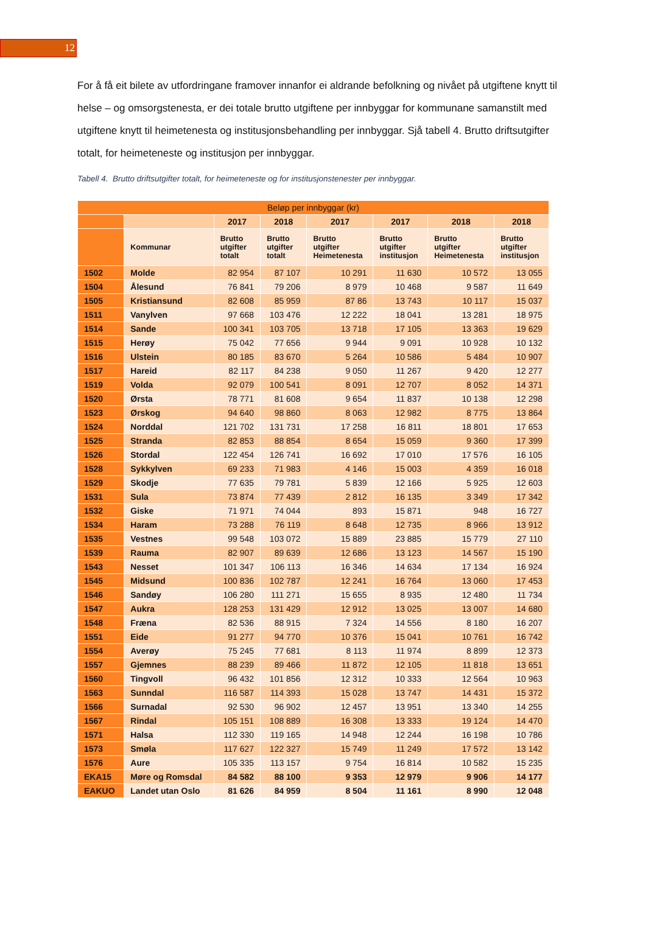12
For å få eit bilete av utfordringane framover innanfor ei aldrande befolkning og nivået på utgiftene knytt til helse – og omsorgstenesta, er dei totale brutto utgiftene per innbyggar for kommunane samanstilt med utgiftene knytt til heimetenesta og institusjonsbehandling per innbyggar. Sjå tabell 4. Brutto driftsutgifter totalt, for heimeteneste og institusjon per innbyggar.
Tabell 4. Brutto driftsutgifter totalt, for heimeteneste og for institusjonstenester per innbyggar.
| Beløp per innbyggar (kr) | | | | | | | |
| --- | --- | --- | --- | --- | --- | --- | --- |
| | | 2017 | 2018 | 2017 | 2017 | 2018 | 2018 |
| | Kommunar | Brutto utgifter totalt | Brutto utgifter totalt | Brutto utgifter Heimetenesta | Brutto utgifter institusjon | Brutto utgifter Heimetenesta | Brutto utgifter institusjon |
| 1502 | Molde | 82 954 | 87 107 | 10 291 | 11 630 | 10 572 | 13 055 |
| 1504 | Ålesund | 76 841 | 79 206 | 8 979 | 10 468 | 9 587 | 11 649 |
| 1505 | Kristiansund | 82 608 | 85 959 | 87 86 | 13 743 | 10 117 | 15 037 |
| 1511 | Vanylven | 97 668 | 103 476 | 12 222 | 18 041 | 13 281 | 18 975 |
| 1514 | Sande | 100 341 | 103 705 | 13 718 | 17 105 | 13 363 | 19 629 |
| 1515 | Herøy | 75 042 | 77 656 | 9 944 | 9 091 | 10 928 | 10 132 |
| 1516 | Ulstein | 80 185 | 83 670 | 5 264 | 10 586 | 5 484 | 10 907 |
| 1517 | Hareid | 82 117 | 84 238 | 9 050 | 11 267 | 9 420 | 12 277 |
| 1519 | Volda | 92 079 | 100 541 | 8 091 | 12 707 | 8 052 | 14 371 |
| 1520 | Ørsta | 78 771 | 81 608 | 9 654 | 11 837 | 10 138 | 12 298 |
| 1523 | Ørskog | 94 640 | 98 860 | 8 063 | 12 982 | 8 775 | 13 864 |
| 1524 | Norddal | 121 702 | 131 731 | 17 258 | 16 811 | 18 801 | 17 653 |
| 1525 | Stranda | 82 853 | 88 854 | 8 654 | 15 059 | 9 360 | 17 399 |
| 1526 | Stordal | 122 454 | 126 741 | 16 692 | 17 010 | 17 576 | 16 105 |
| 1528 | Sykkylven | 69 233 | 71 983 | 4 146 | 15 003 | 4 359 | 16 018 |
| 1529 | Skodje | 77 635 | 79 781 | 5 839 | 12 166 | 5 925 | 12 603 |
| 1531 | Sula | 73 874 | 77 439 | 2 812 | 16 135 | 3 349 | 17 342 |
| 1532 | Giske | 71 971 | 74 044 | 893 | 15 871 | 948 | 16 727 |
| 1534 | Haram | 73 288 | 76 119 | 8 648 | 12 735 | 8 966 | 13 912 |
| 1535 | Vestnes | 99 548 | 103 072 | 15 889 | 23 885 | 15 779 | 27 110 |
| 1539 | Rauma | 82 907 | 89 639 | 12 686 | 13 123 | 14 567 | 15 190 |
| 1543 | Nesset | 101 347 | 106 113 | 16 346 | 14 634 | 17 134 | 16 924 |
| 1545 | Midsund | 100 836 | 102 787 | 12 241 | 16 764 | 13 060 | 17 453 |
| 1546 | Sandøy | 106 280 | 111 271 | 15 655 | 8 935 | 12 480 | 11 734 |
| 1547 | Aukra | 128 253 | 131 429 | 12 912 | 13 025 | 13 007 | 14 680 |
| 1548 | Fræna | 82 536 | 88 915 | 7 324 | 14 556 | 8 180 | 16 207 |
| 1551 | Eide | 91 277 | 94 770 | 10 376 | 15 041 | 10 761 | 16 742 |
| 1554 | Averøy | 75 245 | 77 681 | 8 113 | 11 974 | 8 899 | 12 373 |
| 1557 | Gjemnes | 88 239 | 89 466 | 11 872 | 12 105 | 11 818 | 13 651 |
| 1560 | Tingvoll | 96 432 | 101 856 | 12 312 | 10 333 | 12 564 | 10 963 |
| 1563 | Sunndal | 116 587 | 114 393 | 15 028 | 13 747 | 14 431 | 15 372 |
| 1566 | Surnadal | 92 530 | 96 902 | 12 457 | 13 951 | 13 340 | 14 255 |
| 1567 | Rindal | 105 151 | 108 889 | 16 308 | 13 333 | 19 124 | 14 470 |
| 1571 | Halsa | 112 330 | 119 165 | 14 948 | 12 244 | 16 198 | 10 786 |
| 1573 | Smøla | 117 627 | 122 327 | 15 749 | 11 249 | 17 572 | 13 142 |
| 1576 | Aure | 105 335 | 113 157 | 9 754 | 16 814 | 10 582 | 15 235 |
| EKA15 | Møre og Romsdal | 84 582 | 88 100 | 9 353 | 12 979 | 9 906 | 14 177 |
| EAKUO | Landet utan Oslo | 81 626 | 84 959 | 8 504 | 11 161 | 8 990 | 12 048 |